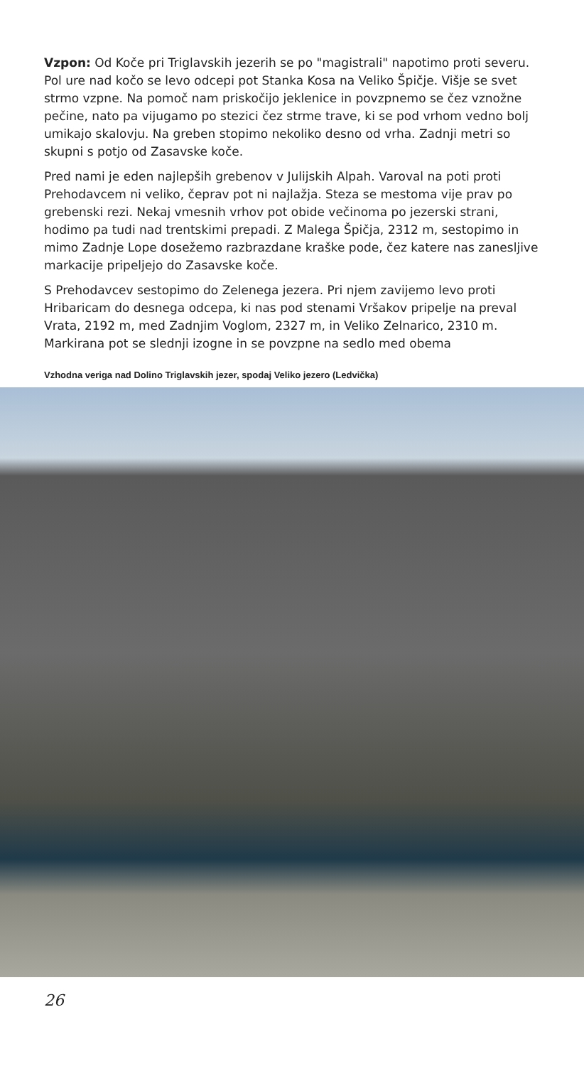Vzpon: Od Koče pri Triglavskih jezerih se po "magistrali" napotimo proti severu. Pol ure nad kočo se levo odcepi pot Stanka Kosa na Veliko Špičje. Višje se svet strmo vzpne. Na pomoč nam priskočijo jeklenice in povzpnemo se čez vznožne pečine, nato pa vijugamo po stezici čez strme trave, ki se pod vrhom vedno bolj umikajo skalovju. Na greben stopimo nekoliko desno od vrha. Zadnji metri so skupni s potjo od Zasavske koče.
Pred nami je eden najlepših grebenov v Julijskih Alpah. Varoval na poti proti Prehodavcem ni veliko, čeprav pot ni najlažja. Steza se mestoma vije prav po grebenski rezi. Nekaj vmesnih vrhov pot obide večinoma po jezerski strani, hodimo pa tudi nad trentskimi prepadi. Z Malega Špičja, 2312 m, sestopimo in mimo Zadnje Lope dosežemo razbrazdane kraške pode, čez katere nas zanesljive markacije pripeljejo do Zasavske koče.
S Prehodavcev sestopimo do Zelenega jezera. Pri njem zavijemo levo proti Hribaricam do desnega odcepa, ki nas pod stenami Vršakov pripelje na preval Vrata, 2192 m, med Zadnjim Voglom, 2327 m, in Veliko Zelnarico, 2310 m. Markirana pot se slednji izogne in se povzpne na sedlo med obema
Vzhodna veriga nad Dolino Triglavskih jezer, spodaj Veliko jezero (Ledvička)
26